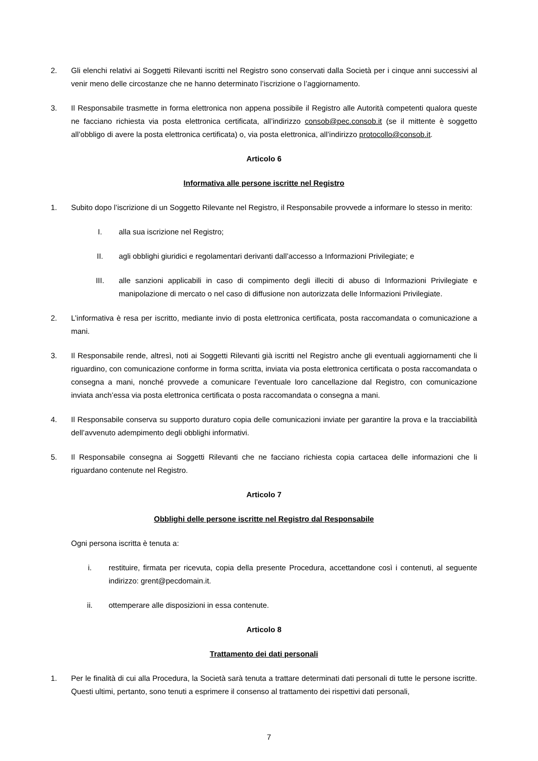2. Gli elenchi relativi ai Soggetti Rilevanti iscritti nel Registro sono conservati dalla Società per i cinque anni successivi al venir meno delle circostanze che ne hanno determinato l’iscrizione o l’aggiornamento.
3. Il Responsabile trasmette in forma elettronica non appena possibile il Registro alle Autorità competenti qualora queste ne facciano richiesta via posta elettronica certificata, all’indirizzo consob@pec.consob.it (se il mittente è soggetto all’obbligo di avere la posta elettronica certificata) o, via posta elettronica, all’indirizzo protocollo@consob.it.
Articolo 6
Informativa alle persone iscritte nel Registro
1. Subito dopo l’iscrizione di un Soggetto Rilevante nel Registro, il Responsabile provvede a informare lo stesso in merito:
I. alla sua iscrizione nel Registro;
II. agli obblighi giuridici e regolamentari derivanti dall’accesso a Informazioni Privilegiate; e
III. alle sanzioni applicabili in caso di compimento degli illeciti di abuso di Informazioni Privilegiate e manipolazione di mercato o nel caso di diffusione non autorizzata delle Informazioni Privilegiate.
2. L’informativa è resa per iscritto, mediante invio di posta elettronica certificata, posta raccomandata o comunicazione a mani.
3. Il Responsabile rende, altresì, noti ai Soggetti Rilevanti già iscritti nel Registro anche gli eventuali aggiornamenti che li riguardino, con comunicazione conforme in forma scritta, inviata via posta elettronica certificata o posta raccomandata o consegna a mani, nonché provvede a comunicare l’eventuale loro cancellazione dal Registro, con comunicazione inviata anch’essa via posta elettronica certificata o posta raccomandata o consegna a mani.
4. Il Responsabile conserva su supporto duraturo copia delle comunicazioni inviate per garantire la prova e la tracciabilità dell’avvenuto adempimento degli obblighi informativi.
5. Il Responsabile consegna ai Soggetti Rilevanti che ne facciano richiesta copia cartacea delle informazioni che li riguardano contenute nel Registro.
Articolo 7
Obblighi delle persone iscritte nel Registro dal Responsabile
Ogni persona iscritta è tenuta a:
i. restituire, firmata per ricevuta, copia della presente Procedura, accettandone così i contenuti, al seguente indirizzo: grent@pecdomain.it.
ii. ottemperare alle disposizioni in essa contenute.
Articolo 8
Trattamento dei dati personali
1. Per le finalità di cui alla Procedura, la Società sarà tenuta a trattare determinati dati personali di tutte le persone iscritte. Questi ultimi, pertanto, sono tenuti a esprimere il consenso al trattamento dei rispettivi dati personali,
7